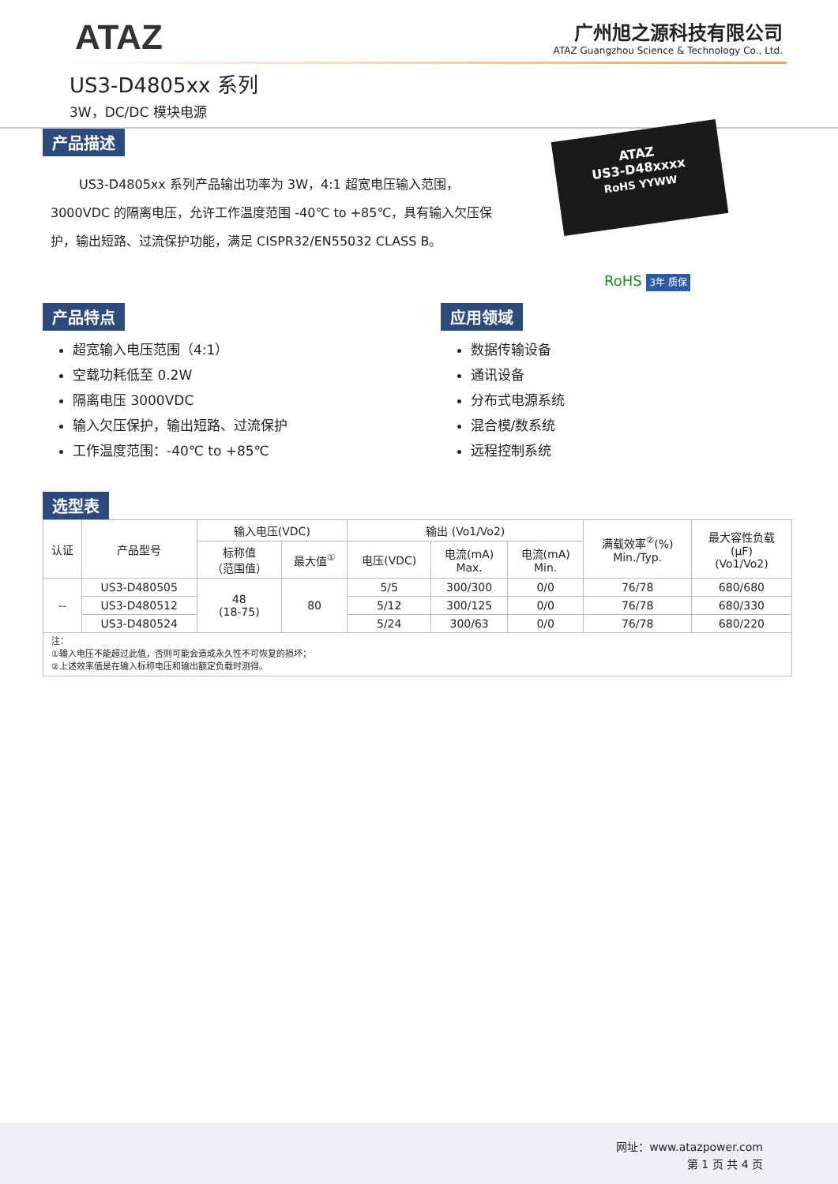ATAZ
广州旭之源科技有限公司
ATAZ Guangzhou Science & Technology Co., Ltd.
US3-D4805xx 系列
3W，DC/DC 模块电源
产品描述
US3-D4805xx 系列产品输出功率为 3W，4:1 超宽电压输入范围，3000VDC 的隔离电压，允许工作温度范围 -40℃ to +85℃，具有输入欠压保护，输出短路、过流保护功能，满足 CISPR32/EN55032 CLASS B。
ATAZ
US3-D48xxxx
RoHS YYWW
RoHS 3年 质保
产品特点
超宽输入电压范围（4:1）
空载功耗低至 0.2W
隔离电压 3000VDC
输入欠压保护，输出短路、过流保护
工作温度范围：-40℃ to +85℃
应用领域
数据传输设备
通讯设备
分布式电源系统
混合模/数系统
远程控制系统
选型表
| 认证 | 产品型号 | 输入电压(VDC) | | 输出 (Vo1/Vo2) | | | 满载效率<sup>②</sup>(%) Min./Typ. | 最大容性负载 (µF) (Vo1/Vo2) |
| --- | --- | --- | --- | --- | --- | --- | --- | --- |
| | | 标称值 （范围值） | 最大值<sup>①</sup> | 电压(VDC) | 电流(mA) Max. | 电流(mA) Min. | | |
| -- | US3-D480505 | 48 (18-75) | 80 | 5/5 | 300/300 | 0/0 | 76/78 | 680/680 |
| | US3-D480512 | | | 5/12 | 300/125 | 0/0 | 76/78 | 680/330 |
| | US3-D480524 | | | 5/24 | 300/63 | 0/0 | 76/78 | 680/220 |
| 注： ①输入电压不能超过此值，否则可能会造成永久性不可恢复的损坏； ②上述效率值是在输入标称电压和输出额定负载时测得。 | | | | | | | | |
网址：www.atazpower.com
第 1 页 共 4 页